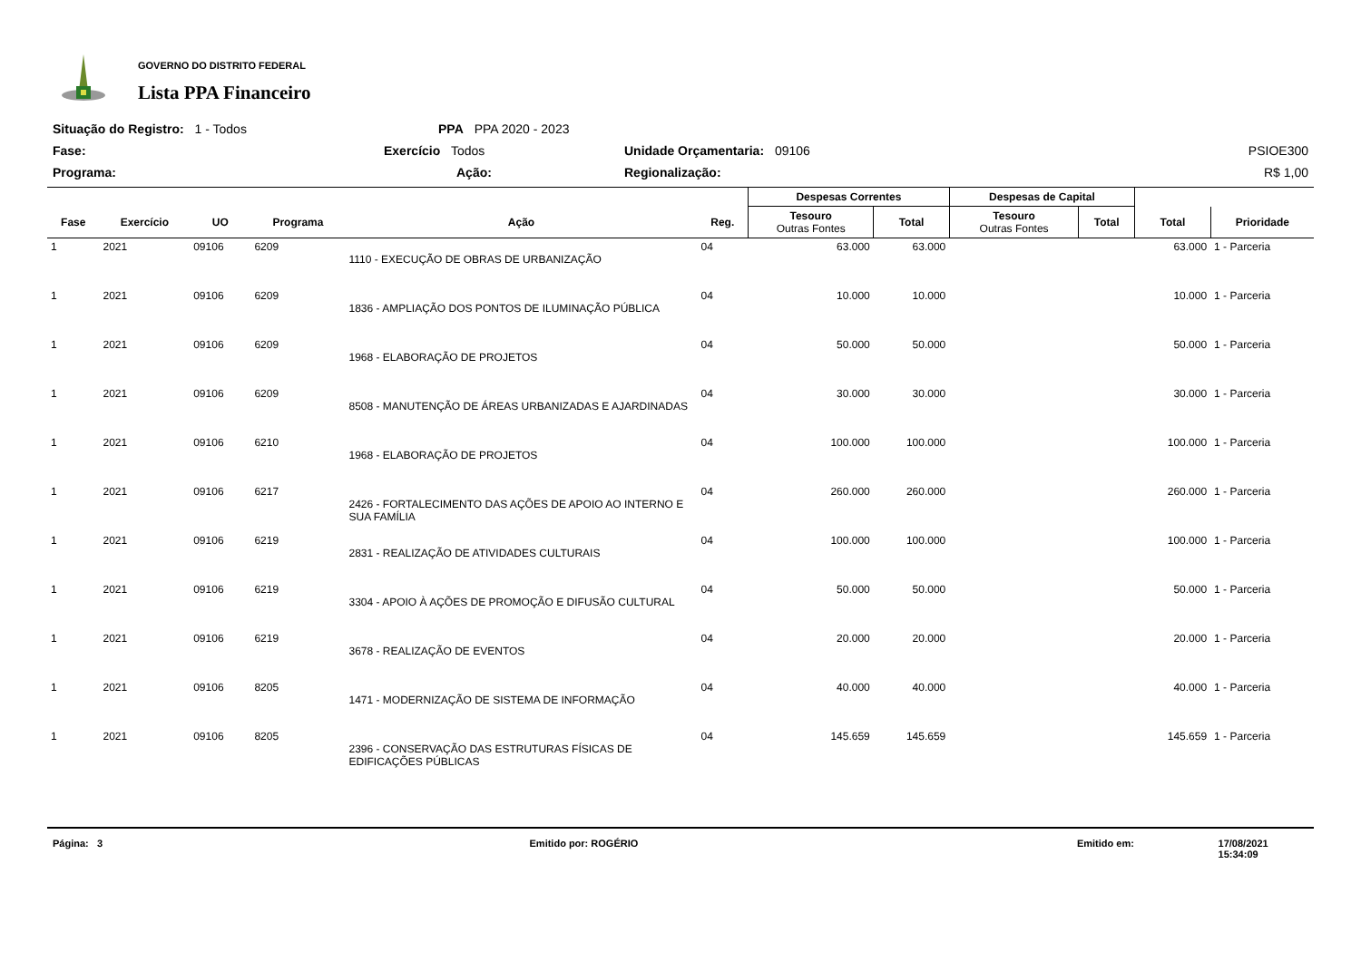GOVERNO DO DISTRITO FEDERAL
Lista PPA Financeiro
Situação do Registro: 1 - Todos
PPA PPA 2020 - 2023
Fase:
Exercício Todos
Unidade Orçamentaria: 09106
PSIOE300
Programa:
Ação:
Regionalização:
R$ 1,00
| | | | | | | Despesas Correntes | | Despesas de Capital | | | |
| --- | --- | --- | --- | --- | --- | --- | --- | --- | --- | --- | --- |
| Fase | Exercício | UO | Programa | Ação | Reg. | Tesouro Outras Fontes | Total | Tesouro Outras Fontes | Total | Total | Prioridade |
| 1 | 2021 | 09106 | 6209 | 1110 - EXECUÇÃO DE OBRAS DE URBANIZAÇÃO | 04 | 63.000 | 63.000 | | | 63.000 | 1 - Parceria |
| 1 | 2021 | 09106 | 6209 | 1836 - AMPLIAÇÃO DOS PONTOS DE ILUMINAÇÃO PÚBLICA | 04 | 10.000 | 10.000 | | | 10.000 | 1 - Parceria |
| 1 | 2021 | 09106 | 6209 | 1968 - ELABORAÇÃO DE PROJETOS | 04 | 50.000 | 50.000 | | | 50.000 | 1 - Parceria |
| 1 | 2021 | 09106 | 6209 | 8508 - MANUTENÇÃO DE ÁREAS URBANIZADAS E AJARDINADAS | 04 | 30.000 | 30.000 | | | 30.000 | 1 - Parceria |
| 1 | 2021 | 09106 | 6210 | 1968 - ELABORAÇÃO DE PROJETOS | 04 | 100.000 | 100.000 | | | 100.000 | 1 - Parceria |
| 1 | 2021 | 09106 | 6217 | 2426 - FORTALECIMENTO DAS AÇÕES DE APOIO AO INTERNO E SUA FAMÍLIA | 04 | 260.000 | 260.000 | | | 260.000 | 1 - Parceria |
| 1 | 2021 | 09106 | 6219 | 2831 - REALIZAÇÃO DE ATIVIDADES CULTURAIS | 04 | 100.000 | 100.000 | | | 100.000 | 1 - Parceria |
| 1 | 2021 | 09106 | 6219 | 3304 - APOIO À AÇÕES DE PROMOÇÃO E DIFUSÃO CULTURAL | 04 | 50.000 | 50.000 | | | 50.000 | 1 - Parceria |
| 1 | 2021 | 09106 | 6219 | 3678 - REALIZAÇÃO DE EVENTOS | 04 | 20.000 | 20.000 | | | 20.000 | 1 - Parceria |
| 1 | 2021 | 09106 | 8205 | 1471 - MODERNIZAÇÃO DE SISTEMA DE INFORMAÇÃO | 04 | 40.000 | 40.000 | | | 40.000 | 1 - Parceria |
| 1 | 2021 | 09106 | 8205 | 2396 - CONSERVAÇÃO DAS ESTRUTURAS FÍSICAS DE EDIFICAÇÕES PÚBLICAS | 04 | 145.659 | 145.659 | | | 145.659 | 1 - Parceria |
Página: 3 Emitido por: ROGÉRIO Emitido em: 17/08/2021 15:34:09